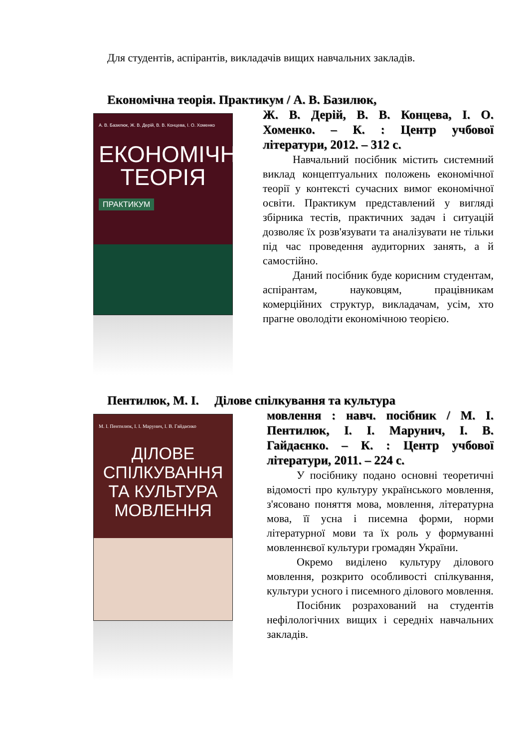Для студентів, аспірантів, викладачів вищих навчальних закладів.
Економічна теорія. Практикум / А. В. Базилюк,
А. В. Базилюк, Ж. В. Дерій, В. В. Концева, І. О. Хоменко
ЕКОНОМІЧНА
ТЕОРІЯ
ПРАКТИКУМ
Ж. В. Дерій, В. В. Концева, І. О. Хоменко. – К. : Центр учбової літератури, 2012. – 312 с.
Навчальний посібник містить системний виклад концептуальних положень економічної теорії у контексті сучасних вимог економічної освіти. Практикум представлений у вигляді збірника тестів, практичних задач і ситуацій дозволяє їх розв'язувати та аналізувати не тільки під час проведення аудиторних занять, а й самостійно.
Даний посібник буде корисним студентам, аспірантам, науковцям, працівникам комерційних структур, викладачам, усім, хто прагне оволодіти економічною теорією.
Пентилюк, М. І. Ділове спілкування та культура
М. І. Пентилюк, І. І. Марунич, І. В. Гайдаєнко
ДІЛОВЕ
СПІЛКУВАННЯ
ТА КУЛЬТУРА
МОВЛЕННЯ
мовлення : навч. посібник / М. І. Пентилюк, І. І. Марунич, І. В. Гайдаєнко. – К. : Центр учбової літератури, 2011. – 224 с.
У посібнику подано основні теоретичні відомості про культуру українського мовлення, з'ясовано поняття мова, мовлення, літературна мова, її усна і писемна форми, норми літературної мови та їх роль у формуванні мовленнєвої культури громадян України.
Окремо виділено культуру ділового мовлення, розкрито особливості спілкування, культури усного і писемного ділового мовлення.
Посібник розрахований на студентів нефілологічних вищих і середніх навчальних закладів.